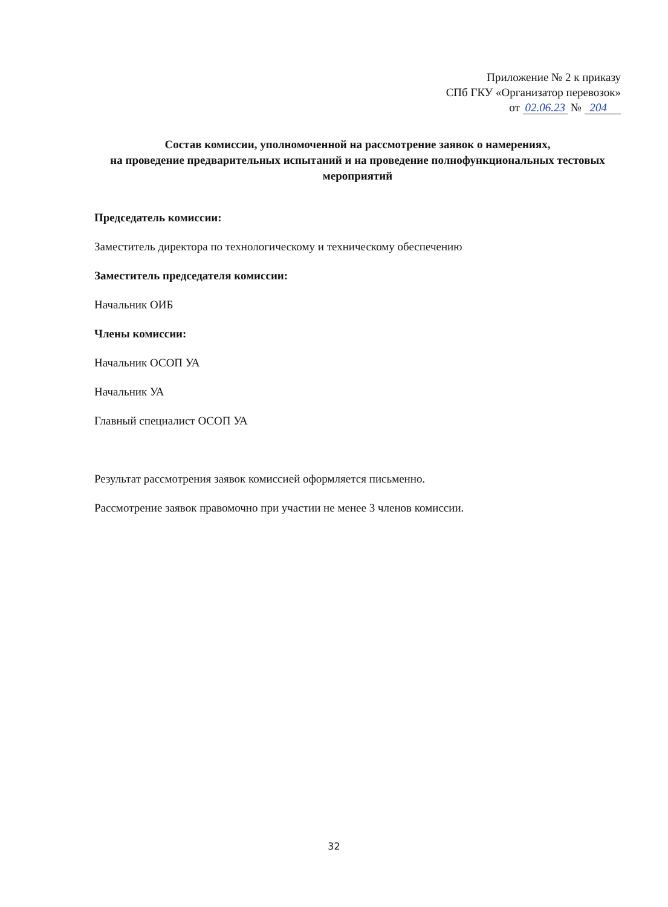Приложение № 2 к приказу
СПб ГКУ «Организатор перевозок»
от 02.06.23 № 204
Состав комиссии, уполномоченной на рассмотрение заявок о намерениях,
на проведение предварительных испытаний и на проведение полнофункциональных тестовых мероприятий
Председатель комиссии:
Заместитель директора по технологическому и техническому обеспечению
Заместитель председателя комиссии:
Начальник ОИБ
Члены комиссии:
Начальник ОСОП УА
Начальник УА
Главный специалист ОСОП УА
Результат рассмотрения заявок комиссией оформляется письменно.
Рассмотрение заявок правомочно при участии не менее 3 членов комиссии.
32